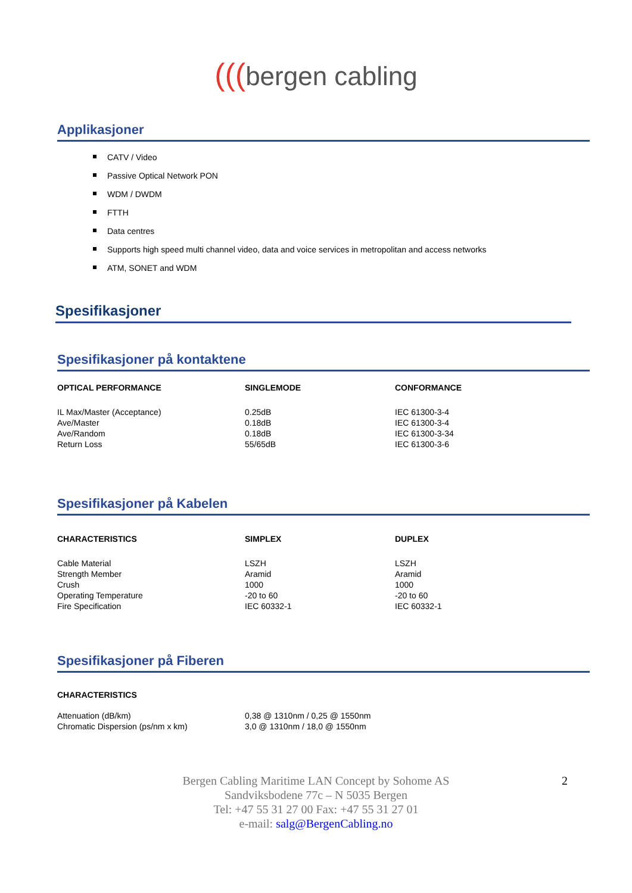(((bergen cabling
Applikasjoner
CATV / Video
Passive Optical Network PON
WDM / DWDM
FTTH
Data centres
Supports high speed multi channel video, data and voice services in metropolitan and access networks
ATM, SONET and WDM
Spesifikasjoner
Spesifikasjoner på kontaktene
| OPTICAL PERFORMANCE | SINGLEMODE | CONFORMANCE |
| --- | --- | --- |
| IL Max/Master (Acceptance) | 0.25dB | IEC 61300-3-4 |
| Ave/Master | 0.18dB | IEC 61300-3-4 |
| Ave/Random | 0.18dB | IEC 61300-3-34 |
| Return Loss | 55/65dB | IEC 61300-3-6 |
Spesifikasjoner på Kabelen
| CHARACTERISTICS | SIMPLEX | DUPLEX |
| --- | --- | --- |
| Cable Material | LSZH | LSZH |
| Strength Member | Aramid | Aramid |
| Crush | 1000 | 1000 |
| Operating Temperature | -20 to 60 | -20 to 60 |
| Fire Specification | IEC 60332-1 | IEC 60332-1 |
Spesifikasjoner på Fiberen
| CHARACTERISTICS | |
| --- | --- |
| Attenuation (dB/km) | 0,38 @ 1310nm / 0,25 @ 1550nm |
| Chromatic Dispersion (ps/nm x km) | 3,0 @ 1310nm / 18,0 @ 1550nm |
2 Bergen Cabling Maritime LAN Concept by Sohome AS
Sandviksbodene 77c – N 5035 Bergen
Tel: +47 55 31 27 00 Fax: +47 55 31 27 01
e-mail: salg@BergenCabling.no